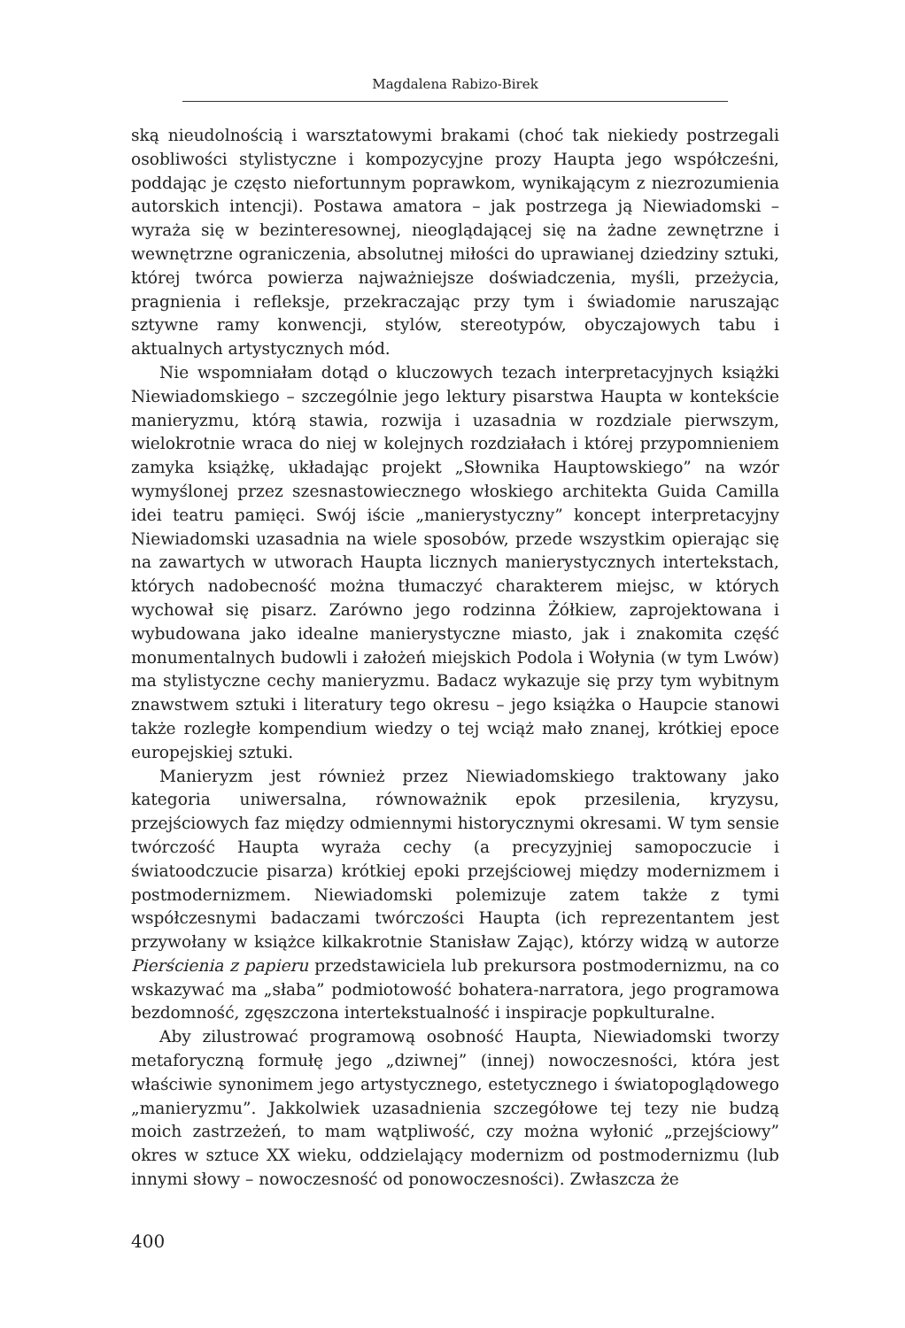Magdalena Rabizo-Birek
ską nieudolnością i warsztatowymi brakami (choć tak niekiedy postrzegali osobliwości stylistyczne i kompozycyjne prozy Haupta jego współcześni, poddając je często niefortunnym poprawkom, wynikającym z niezrozumienia autorskich intencji). Postawa amatora – jak postrzega ją Niewiadomski – wyraża się w bezinteresownej, nieoglądającej się na żadne zewnętrzne i wewnętrzne ograniczenia, absolutnej miłości do uprawianej dziedziny sztuki, której twórca powierza najważniejsze doświadczenia, myśli, przeżycia, pragnienia i refleksje, przekraczając przy tym i świadomie naruszając sztywne ramy konwencji, stylów, stereotypów, obyczajowych tabu i aktualnych artystycznych mód.
Nie wspomniałam dotąd o kluczowych tezach interpretacyjnych książki Niewiadomskiego – szczególnie jego lektury pisarstwa Haupta w kontekście manieryzmu, którą stawia, rozwija i uzasadnia w rozdziale pierwszym, wielokrotnie wraca do niej w kolejnych rozdziałach i której przypomnieniem zamyka książkę, układając projekt „Słownika Hauptowskiego” na wzór wymyślonej przez szesnastowiecznego włoskiego architekta Guida Camilla idei teatru pamięci. Swój iście „manierystyczny” koncept interpretacyjny Niewiadomski uzasadnia na wiele sposobów, przede wszystkim opierając się na zawartych w utworach Haupta licznych manierystycznych intertekstach, których nadobecność można tłumaczyć charakterem miejsc, w których wychował się pisarz. Zarówno jego rodzinna Żółkiew, zaprojektowana i wybudowana jako idealne manierystyczne miasto, jak i znakomita część monumentalnych budowli i założeń miejskich Podola i Wołynia (w tym Lwów) ma stylistyczne cechy manieryzmu. Badacz wykazuje się przy tym wybitnym znawstwem sztuki i literatury tego okresu – jego książka o Haupcie stanowi także rozległe kompendium wiedzy o tej wciąż mało znanej, krótkiej epoce europejskiej sztuki.
Manieryzm jest również przez Niewiadomskiego traktowany jako kategoria uniwersalna, równoważnik epok przesilenia, kryzysu, przejściowych faz między odmiennymi historycznymi okresami. W tym sensie twórczość Haupta wyraża cechy (a precyzyjniej samopoczucie i światoodczucie pisarza) krótkiej epoki przejściowej między modernizmem i postmodernizmem. Niewiadomski polemizuje zatem także z tymi współczesnymi badaczami twórczości Haupta (ich reprezentantem jest przywołany w książce kilkakrotnie Stanisław Zając), którzy widzą w autorze Pierścienia z papieru przedstawiciela lub prekursora postmodernizmu, na co wskazywać ma „słaba” podmiotowość bohatera-narratora, jego programowa bezdomność, zgęszczona intertekstualność i inspiracje popkulturalne.
Aby zilustrować programową osobność Haupta, Niewiadomski tworzy metaforyczną formułę jego „dziwnej” (innej) nowoczesności, która jest właściwie synonimem jego artystycznego, estetycznego i światopoglądowego „manieryzmu”. Jakkolwiek uzasadnienia szczegółowe tej tezy nie budzą moich zastrzeżeń, to mam wątpliwość, czy można wyłonić „przejściowy” okres w sztuce XX wieku, oddzielający modernizm od postmodernizmu (lub innymi słowy – nowoczesność od ponowoczesności). Zwłaszcza że
400